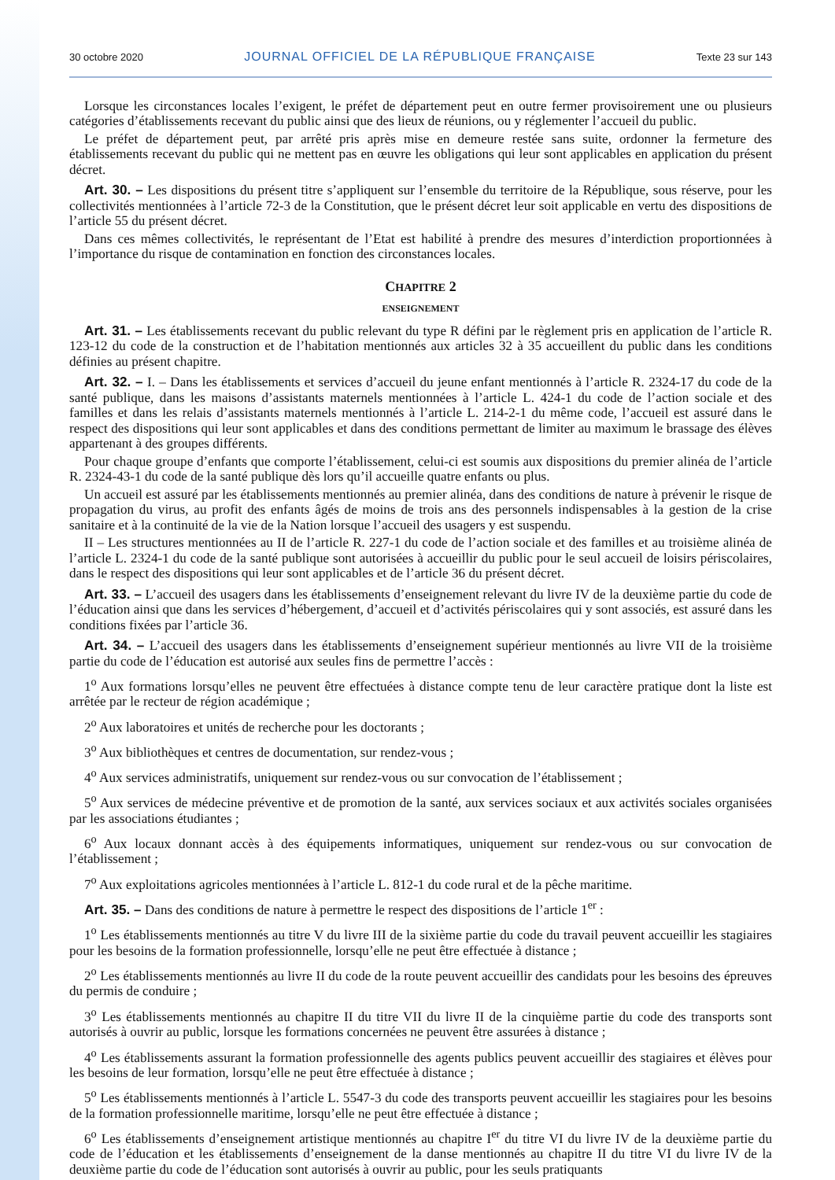30 octobre 2020 JOURNAL OFFICIEL DE LA RÉPUBLIQUE FRANÇAISE Texte 23 sur 143
Lorsque les circonstances locales l’exigent, le préfet de département peut en outre fermer provisoirement une ou plusieurs catégories d’établissements recevant du public ainsi que des lieux de réunions, ou y réglementer l’accueil du public.
Le préfet de département peut, par arrêté pris après mise en demeure restée sans suite, ordonner la fermeture des établissements recevant du public qui ne mettent pas en œuvre les obligations qui leur sont applicables en application du présent décret.
Art. 30. – Les dispositions du présent titre s’appliquent sur l’ensemble du territoire de la République, sous réserve, pour les collectivités mentionnées à l’article 72-3 de la Constitution, que le présent décret leur soit applicable en vertu des dispositions de l’article 55 du présent décret.
Dans ces mêmes collectivités, le représentant de l’Etat est habilité à prendre des mesures d’interdiction proportionnées à l’importance du risque de contamination en fonction des circonstances locales.
CHAPITRE 2
ENSEIGNEMENT
Art. 31. – Les établissements recevant du public relevant du type R défini par le règlement pris en application de l’article R. 123-12 du code de la construction et de l’habitation mentionnés aux articles 32 à 35 accueillent du public dans les conditions définies au présent chapitre.
Art. 32. – I. – Dans les établissements et services d’accueil du jeune enfant mentionnés à l’article R. 2324-17 du code de la santé publique, dans les maisons d’assistants maternels mentionnées à l’article L. 424-1 du code de l’action sociale et des familles et dans les relais d’assistants maternels mentionnés à l’article L. 214-2-1 du même code, l’accueil est assuré dans le respect des dispositions qui leur sont applicables et dans des conditions permettant de limiter au maximum le brassage des élèves appartenant à des groupes différents.
Pour chaque groupe d’enfants que comporte l’établissement, celui-ci est soumis aux dispositions du premier alinéa de l’article R. 2324-43-1 du code de la santé publique dès lors qu’il accueille quatre enfants ou plus.
Un accueil est assuré par les établissements mentionnés au premier alinéa, dans des conditions de nature à prévenir le risque de propagation du virus, au profit des enfants âgés de moins de trois ans des personnels indispensables à la gestion de la crise sanitaire et à la continuité de la vie de la Nation lorsque l’accueil des usagers y est suspendu.
II – Les structures mentionnées au II de l’article R. 227-1 du code de l’action sociale et des familles et au troisième alinéa de l’article L. 2324-1 du code de la santé publique sont autorisées à accueillir du public pour le seul accueil de loisirs périscolaires, dans le respect des dispositions qui leur sont applicables et de l’article 36 du présent décret.
Art. 33. – L’accueil des usagers dans les établissements d’enseignement relevant du livre IV de la deuxième partie du code de l’éducation ainsi que dans les services d’hébergement, d’accueil et d’activités périscolaires qui y sont associés, est assuré dans les conditions fixées par l’article 36.
Art. 34. – L’accueil des usagers dans les établissements d’enseignement supérieur mentionnés au livre VII de la troisième partie du code de l’éducation est autorisé aux seules fins de permettre l’accès :
1<sup>o</sup> Aux formations lorsqu’elles ne peuvent être effectuées à distance compte tenu de leur caractère pratique dont la liste est arrêtée par le recteur de région académique ;
2<sup>o</sup> Aux laboratoires et unités de recherche pour les doctorants ;
3<sup>o</sup> Aux bibliothèques et centres de documentation, sur rendez-vous ;
4<sup>o</sup> Aux services administratifs, uniquement sur rendez-vous ou sur convocation de l’établissement ;
5<sup>o</sup> Aux services de médecine préventive et de promotion de la santé, aux services sociaux et aux activités sociales organisées par les associations étudiantes ;
6<sup>o</sup> Aux locaux donnant accès à des équipements informatiques, uniquement sur rendez-vous ou sur convocation de l’établissement ;
7<sup>o</sup> Aux exploitations agricoles mentionnées à l’article L. 812-1 du code rural et de la pêche maritime.
Art. 35. – Dans des conditions de nature à permettre le respect des dispositions de l’article 1<sup>er</sup> :
1<sup>o</sup> Les établissements mentionnés au titre V du livre III de la sixième partie du code du travail peuvent accueillir les stagiaires pour les besoins de la formation professionnelle, lorsqu’elle ne peut être effectuée à distance ;
2<sup>o</sup> Les établissements mentionnés au livre II du code de la route peuvent accueillir des candidats pour les besoins des épreuves du permis de conduire ;
3<sup>o</sup> Les établissements mentionnés au chapitre II du titre VII du livre II de la cinquième partie du code des transports sont autorisés à ouvrir au public, lorsque les formations concernées ne peuvent être assurées à distance ;
4<sup>o</sup> Les établissements assurant la formation professionnelle des agents publics peuvent accueillir des stagiaires et élèves pour les besoins de leur formation, lorsqu’elle ne peut être effectuée à distance ;
5<sup>o</sup> Les établissements mentionnés à l’article L. 5547-3 du code des transports peuvent accueillir les stagiaires pour les besoins de la formation professionnelle maritime, lorsqu’elle ne peut être effectuée à distance ;
6<sup>o</sup> Les établissements d’enseignement artistique mentionnés au chapitre I<sup>er</sup> du titre VI du livre IV de la deuxième partie du code de l’éducation et les établissements d’enseignement de la danse mentionnés au chapitre II du titre VI du livre IV de la deuxième partie du code de l’éducation sont autorisés à ouvrir au public, pour les seuls pratiquants